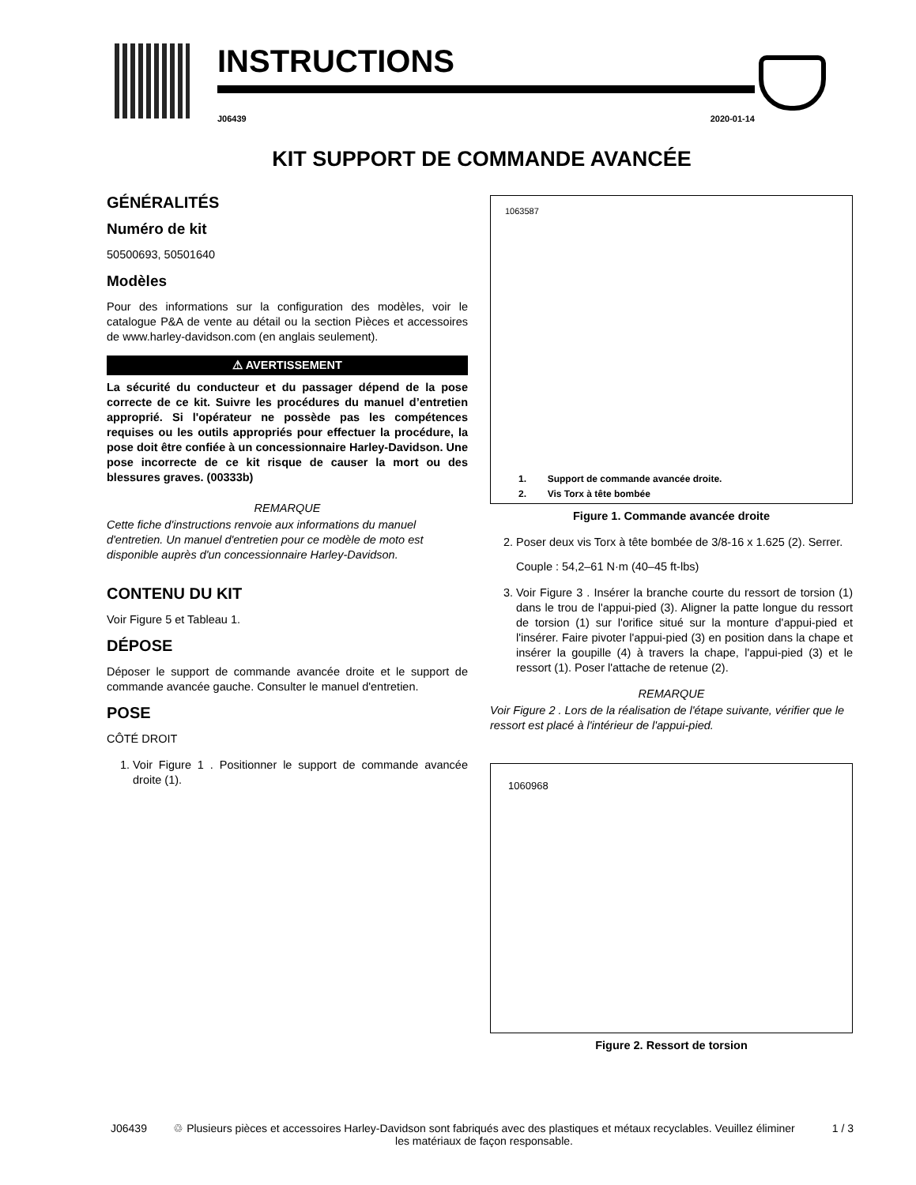INSTRUCTIONS
J06439 2020-01-14
KIT SUPPORT DE COMMANDE AVANCÉE
GÉNÉRALITÉS
Numéro de kit
50500693, 50501640
Modèles
Pour des informations sur la configuration des modèles, voir le catalogue P&A de vente au détail ou la section Pièces et accessoires de www.harley-davidson.com (en anglais seulement).
⚠ AVERTISSEMENT
La sécurité du conducteur et du passager dépend de la pose correcte de ce kit. Suivre les procédures du manuel d’entretien approprié. Si l'opérateur ne possède pas les compétences requises ou les outils appropriés pour effectuer la procédure, la pose doit être confiée à un concessionnaire Harley-Davidson. Une pose incorrecte de ce kit risque de causer la mort ou des blessures graves. (00333b)
REMARQUE
Cette fiche d'instructions renvoie aux informations du manuel d'entretien. Un manuel d'entretien pour ce modèle de moto est disponible auprès d'un concessionnaire Harley-Davidson.
CONTENU DU KIT
Voir Figure 5 et Tableau 1.
DÉPOSE
Déposer le support de commande avancée droite et le support de commande avancée gauche. Consulter le manuel d'entretien.
POSE
CÔTÉ DROIT
1. Voir Figure 1 . Positionner le support de commande avancée droite (1).
1063587
1. Support de commande avancée droite.
2. Vis Torx à tête bombée
Figure 1. Commande avancée droite
2. Poser deux vis Torx à tête bombée de 3/8-16 x 1.625 (2). Serrer.
Couple : 54,2–61 N·m (40–45 ft-lbs)
3. Voir Figure 3 . Insérer la branche courte du ressort de torsion (1) dans le trou de l'appui-pied (3). Aligner la patte longue du ressort de torsion (1) sur l'orifice situé sur la monture d'appui-pied et l'insérer. Faire pivoter l'appui-pied (3) en position dans la chape et insérer la goupille (4) à travers la chape, l'appui-pied (3) et le ressort (1). Poser l'attache de retenue (2).
REMARQUE
Voir Figure 2 . Lors de la réalisation de l'étape suivante, vérifier que le ressort est placé à l'intérieur de l'appui-pied.
1060968
Figure 2. Ressort de torsion
J06439 ♲ Plusieurs pièces et accessoires Harley-Davidson sont fabriqués avec des plastiques et métaux recyclables. Veuillez éliminer les matériaux de façon responsable. 1 / 3